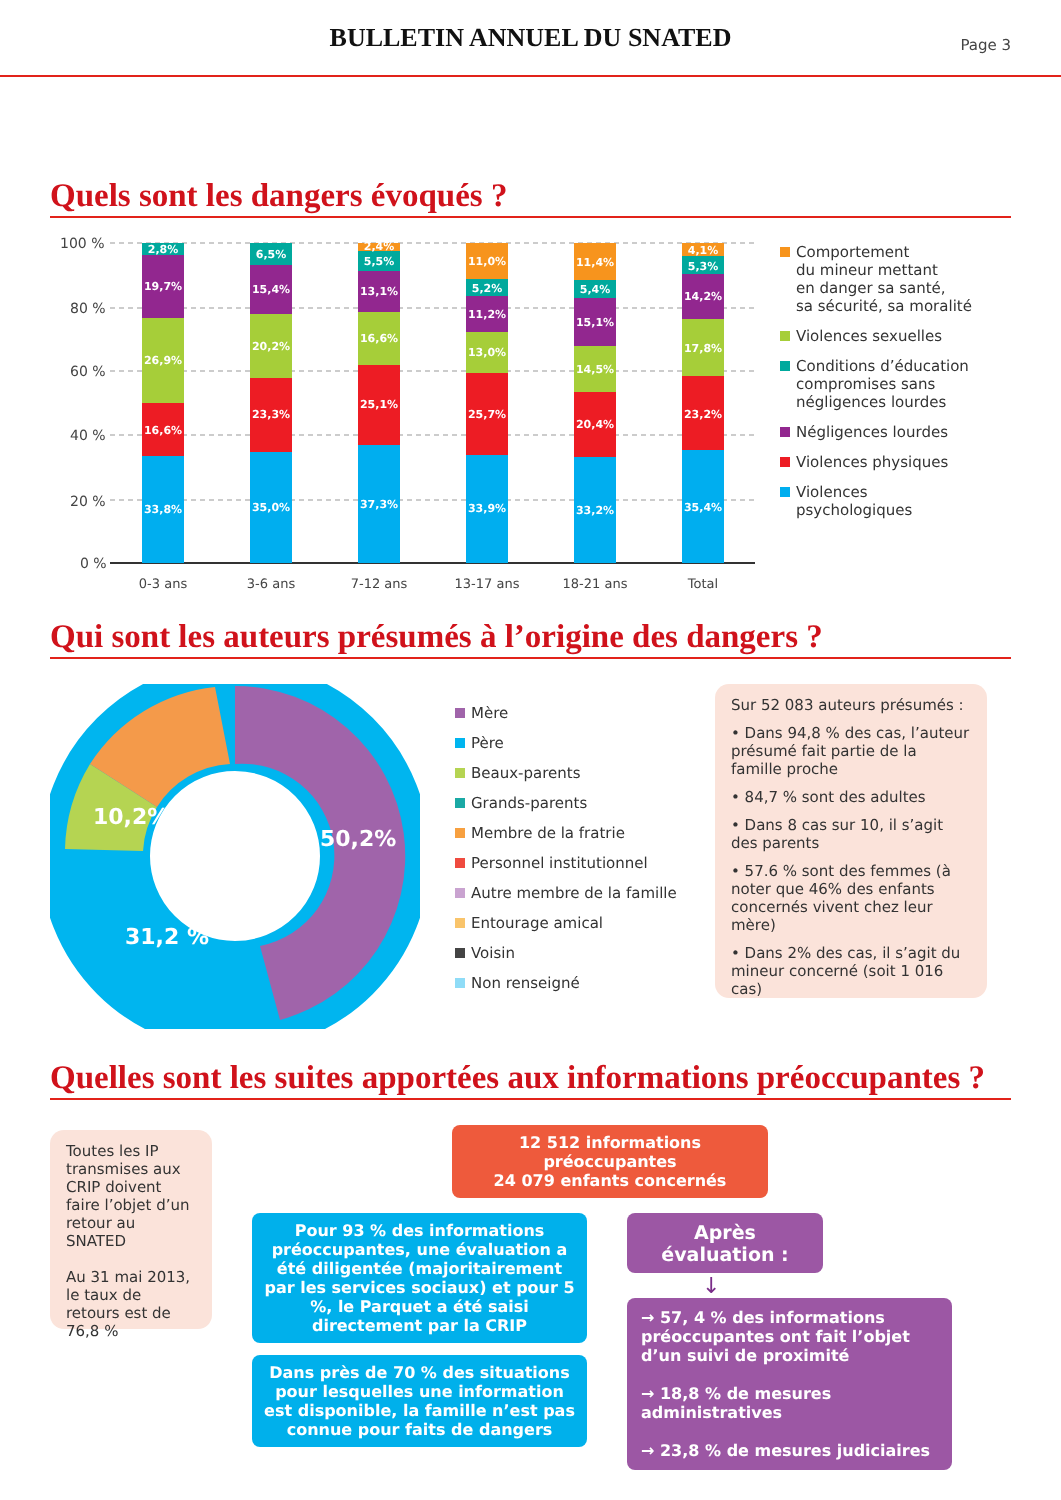BULLETIN ANNUEL DU SNATED
Page 3
Quels sont les dangers évoqués ?
100 %
80 %
60 %
40 %
20 %
0 %
33,8%
16,6%
26,9%
19,7%
2,8%
35,0%
23,3%
20,2%
15,4%
6,5%
37,3%
25,1%
16,6%
13,1%
5,5%
2,4%
33,9%
25,7%
13,0%
11,2%
5,2%
11,0%
33,2%
20,4%
14,5%
15,1%
5,4%
11,4%
35,4%
23,2%
17,8%
14,2%
5,3%
4,1%
0-3 ans
3-6 ans
7-12 ans
13-17 ans
18-21 ans
Total
Comportement
du mineur mettant
en danger sa santé,
sa sécurité, sa moralité
Violences sexuelles
Conditions d’éducation
compromises sans
négligences lourdes
Négligences lourdes
Violences physiques
Violences
psychologiques
Qui sont les auteurs présumés à l’origine des dangers ?
50,2%
10,2%
31,2 %
Mère
Père
Beaux-parents
Grands-parents
Membre de la fratrie
Personnel institutionnel
Autre membre de la famille
Entourage amical
Voisin
Non renseigné
Sur 52 083 auteurs présumés :
• Dans 94,8 % des cas, l’auteur présumé fait partie de la famille proche
• 84,7 % sont des adultes
• Dans 8 cas sur 10, il s’agit des parents
• 57.6 % sont des femmes (à noter que 46% des enfants concernés vivent chez leur mère)
• Dans 2% des cas, il s’agit du mineur concerné (soit 1 016 cas)
Quelles sont les suites apportées aux informations préoccupantes ?
Toutes les IP transmises aux CRIP doivent faire l’objet d’un retour au SNATED
Au 31 mai 2013, le taux de retours est de 76,8 %
12 512 informations préoccupantes
24 079 enfants concernés
Pour 93 % des informations préoccupantes, une évaluation a été diligentée (majoritairement par les services sociaux) et pour 5 %, le Parquet a été saisi directement par la CRIP
Dans près de 70 % des situations pour lesquelles une information est disponible, la famille n’est pas connue pour faits de dangers
Après évaluation :
↓
→ 57, 4 % des informations préoccupantes ont fait l’objet d’un suivi de proximité
→ 18,8 % de mesures administratives
→ 23,8 % de mesures judiciaires